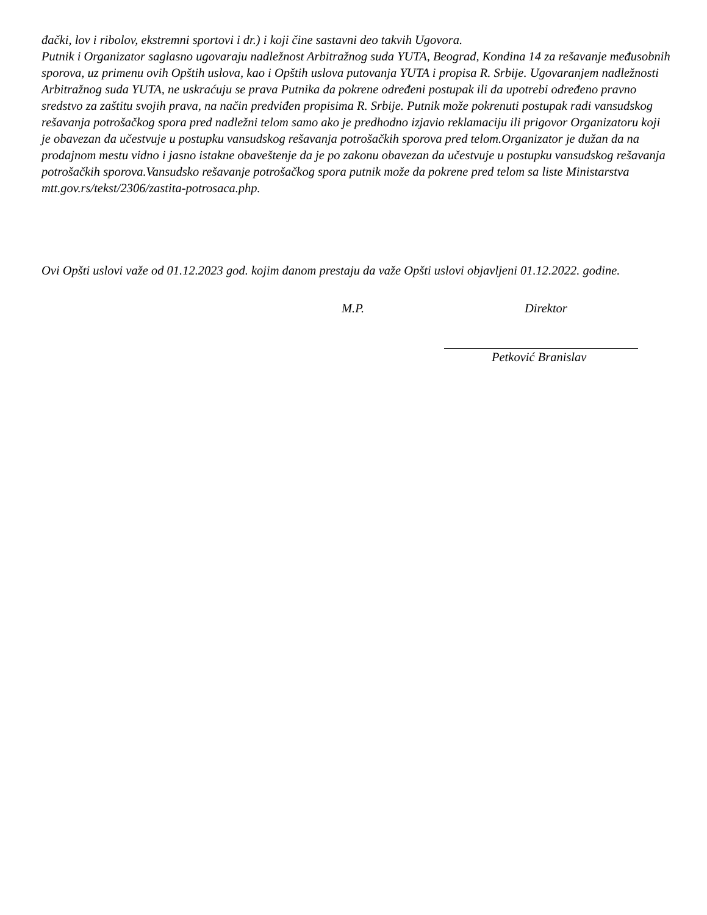đački, lov i ribolov, ekstremni sportovi i dr.) i koji čine sastavni deo takvih Ugovora.
Putnik i Organizator saglasno ugovaraju nadležnost Arbitražnog suda YUTA, Beograd, Kondina 14 za rešavanje međusobnih sporova, uz primenu ovih Opštih uslova, kao i Opštih uslova putovanja YUTA i propisa R. Srbije. Ugovaranjem nadležnosti Arbitražnog suda YUTA, ne uskraćuju se prava Putnika da pokrene određeni postupak ili da upotrebi određeno pravno sredstvo za zaštitu svojih prava, na način predviđen propisima R. Srbije. Putnik može pokrenuti postupak radi vansudskog rešavanja potrošačkog spora pred nadležni telom samo ako je predhodno izjavio reklamaciju ili prigovor Organizatoru koji je obavezan da učestvuje u postupku vansudskog rešavanja potrošačkih sporova pred telom.Organizator je dužan da na prodajnom mestu vidno i jasno istakne obaveštenje da je po zakonu obavezan da učestvuje u postupku vansudskog rešavanja potrošačkih sporova.Vansudsko rešavanje potrošačkog spora putnik može da pokrene pred telom sa liste Ministarstva mtt.gov.rs/tekst/2306/zastita-potrosaca.php.
Ovi Opšti uslovi važe od 01.12.2023 god. kojim danom prestaju da važe Opšti uslovi objavljeni 01.12.2022. godine.
M.P. Direktor
Petković Branislav